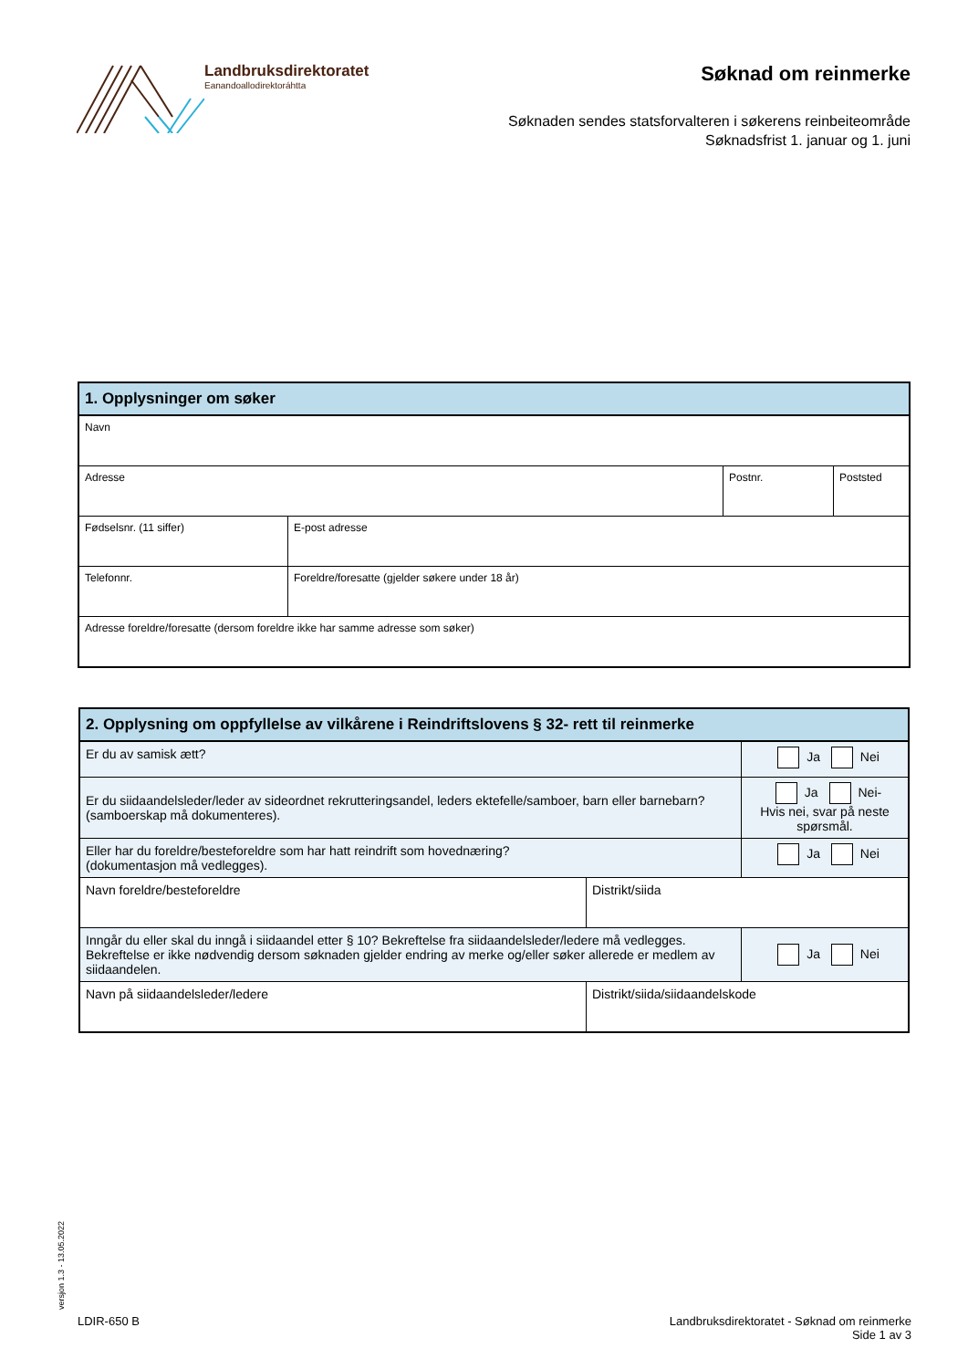Landbruksdirektoratet
Eanandoallodirektoráhtta
Søknad om reinmerke
Søknaden sendes statsforvalteren i søkerens reinbeiteområde
Søknadsfrist 1. januar og 1. juni
| 1. Opplysninger om søker | | | |
| --- | --- | --- | --- |
| Navn | | | |
| Adresse | | Postnr. | Poststed |
| Fødselsnr. (11 siffer) | E-post adresse | | |
| Telefonnr. | Foreldre/foresatte (gjelder søkere under 18 år) | | |
| Adresse foreldre/foresatte (dersom foreldre ikke har samme adresse som søker) | | | |
| 2. Opplysning om oppfyllelse av vilkårene i Reindriftslovens § 32- rett til reinmerke | | |
| --- | --- | --- |
| Er du av samisk ætt? | | Ja Nei |
| Er du siidaandelsleder/leder av sideordnet rekrutteringsandel, leders ektefelle/samboer, barn eller barnebarn? (samboerskap må dokumenteres). | | Ja Nei- Hvis nei, svar på neste spørsmål. |
| Eller har du foreldre/besteforeldre som har hatt reindrift som hovednæring? (dokumentasjon må vedlegges). | | Ja Nei |
| Navn foreldre/besteforeldre | Distrikt/siida | |
| Inngår du eller skal du inngå i siidaandel etter § 10? Bekreftelse fra siidaandelsleder/ledere må vedlegges. Bekreftelse er ikke nødvendig dersom søknaden gjelder endring av merke og/eller søker allerede er medlem av siidaandelen. | | Ja Nei |
| Navn på siidaandelsleder/ledere | Distrikt/siida/siidaandelskode | |
versjon 1.3 - 13.05.2022
LDIR-650 B
Landbruksdirektoratet - Søknad om reinmerke
Side 1 av 3